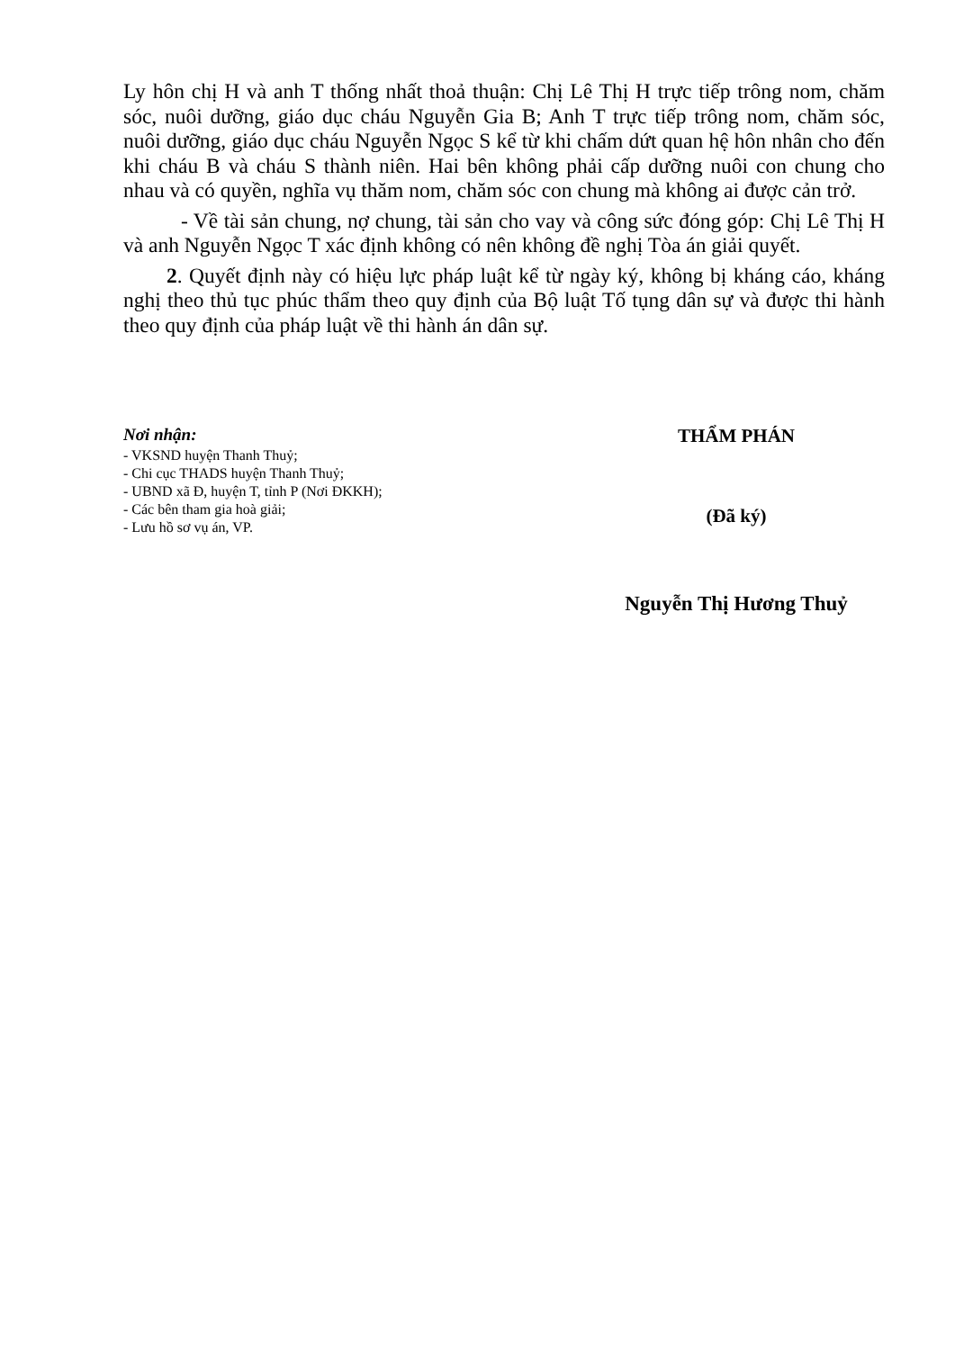Ly hôn chị H và anh T thống nhất thoả thuận: Chị Lê Thị H trực tiếp trông nom, chăm sóc, nuôi dưỡng, giáo dục cháu Nguyễn Gia B; Anh T trực tiếp trông nom, chăm sóc, nuôi dưỡng, giáo dục cháu Nguyễn Ngọc S kể từ khi chấm dứt quan hệ hôn nhân cho đến khi cháu B và cháu S thành niên. Hai bên không phải cấp dưỡng nuôi con chung cho nhau và có quyền, nghĩa vụ thăm nom, chăm sóc con chung mà không ai được cản trở.
- Về tài sản chung, nợ chung, tài sản cho vay và công sức đóng góp: Chị Lê Thị H và anh Nguyễn Ngọc T xác định không có nên không đề nghị Tòa án giải quyết.
2. Quyết định này có hiệu lực pháp luật kể từ ngày ký, không bị kháng cáo, kháng nghị theo thủ tục phúc thẩm theo quy định của Bộ luật Tố tụng dân sự và được thi hành theo quy định của pháp luật về thi hành án dân sự.
Nơi nhận:
- VKSND huyện Thanh Thuỷ;
- Chi cục THADS huyện Thanh Thuỷ;
- UBND xã Đ, huyện T, tỉnh P (Nơi ĐKKH);
- Các bên tham gia hoà giải;
- Lưu hồ sơ vụ án, VP.
THẨM PHÁN
(Đã ký)
Nguyễn Thị Hương Thuỷ